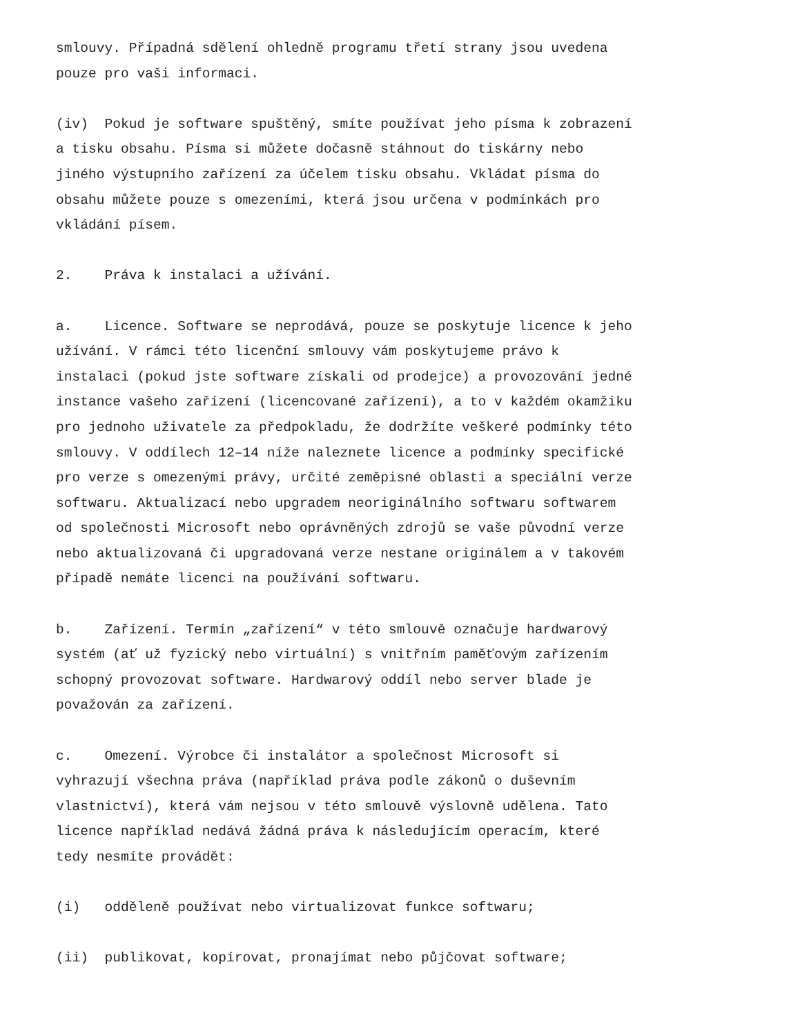smlouvy. Případná sdělení ohledně programu třetí strany jsou uvedena pouze pro vaši informaci.
(iv) Pokud je software spuštěný, smíte používat jeho písma k zobrazení a tisku obsahu. Písma si můžete dočasně stáhnout do tiskárny nebo jiného výstupního zařízení za účelem tisku obsahu. Vkládat písma do obsahu můžete pouze s omezeními, která jsou určena v podmínkách pro vkládání písem.
2. Práva k instalaci a užívání.
a. Licence. Software se neprodává, pouze se poskytuje licence k jeho užívání. V rámci této licenční smlouvy vám poskytujeme právo k instalaci (pokud jste software získali od prodejce) a provozování jedné instance vašeho zařízení (licencované zařízení), a to v každém okamžiku pro jednoho uživatele za předpokladu, že dodržíte veškeré podmínky této smlouvy. V oddílech 12–14 níže naleznete licence a podmínky specifické pro verze s omezenými právy, určité zeměpisné oblasti a speciální verze softwaru. Aktualizací nebo upgradem neoriginálního softwaru softwarem od společnosti Microsoft nebo oprávněných zdrojů se vaše původní verze nebo aktualizovaná či upgradovaná verze nestane originálem a v takovém případě nemáte licenci na používání softwaru.
b. Zařízení. Termín „zařízení“ v této smlouvě označuje hardwarový systém (ať už fyzický nebo virtuální) s vnitřním paměťovým zařízením schopný provozovat software. Hardwarový oddíl nebo server blade je považován za zařízení.
c. Omezení. Výrobce či instalátor a společnost Microsoft si vyhrazují všechna práva (například práva podle zákonů o duševním vlastnictví), která vám nejsou v této smlouvě výslovně udělena. Tato licence například nedává žádná práva k následujícím operacím, které tedy nesmíte provádět:
(i) odděleně používat nebo virtualizovat funkce softwaru;
(ii) publikovat, kopírovat, pronajímat nebo půjčovat software;